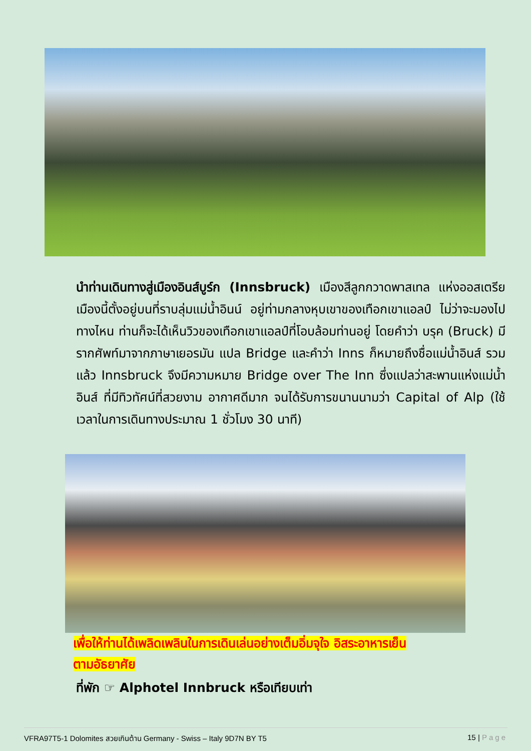นำท่านเดินทางสู่เมืองอินส์บูร์ก (Innsbruck) เมืองสีลูกกวาดพาสเทล แห่งออสเตรีย เมืองนี้ตั้งอยู่บนที่ราบลุ่มแม่น้ำอินน์ อยู่ท่ามกลางหุบเขาของเทือกเขาแอลป์ ไม่ว่าจะมองไปทางไหน ท่านก็จะได้เห็นวิวของเทือกเขาแอลป์ที่โอบล้อมท่านอยู่ โดยคำว่า บรุค (Bruck) มีรากศัพท์มาจากภาษาเยอรมัน แปล Bridge และคำว่า Inns ก็หมายถึงชื่อแม่น้ำอินส์ รวมแล้ว Innsbruck จึงมีความหมาย Bridge over The Inn ซึ่งแปลว่าสะพานแห่งแม่น้ำอินส์ ที่มีทิวทัศน์ที่สวยงาม อากาศดีมาก จนได้รับการขนานนามว่า Capital of Alp (ใช้เวลาในการเดินทางประมาณ 1 ชั่วโมง 30 นาที)
เพื่อให้ท่านได้เพลิดเพลินในการเดินเล่นอย่างเต็มอิ่มจุใจ อิสระอาหารเย็น
ตามอัธยาศัย
ที่พัก ☞ Alphotel Innbruck หรือเทียบเท่า
VFRA97T5-1 Dolomites สวยเกินต้าน Germany - Swiss – Italy 9D7N BY T5 15 | Page